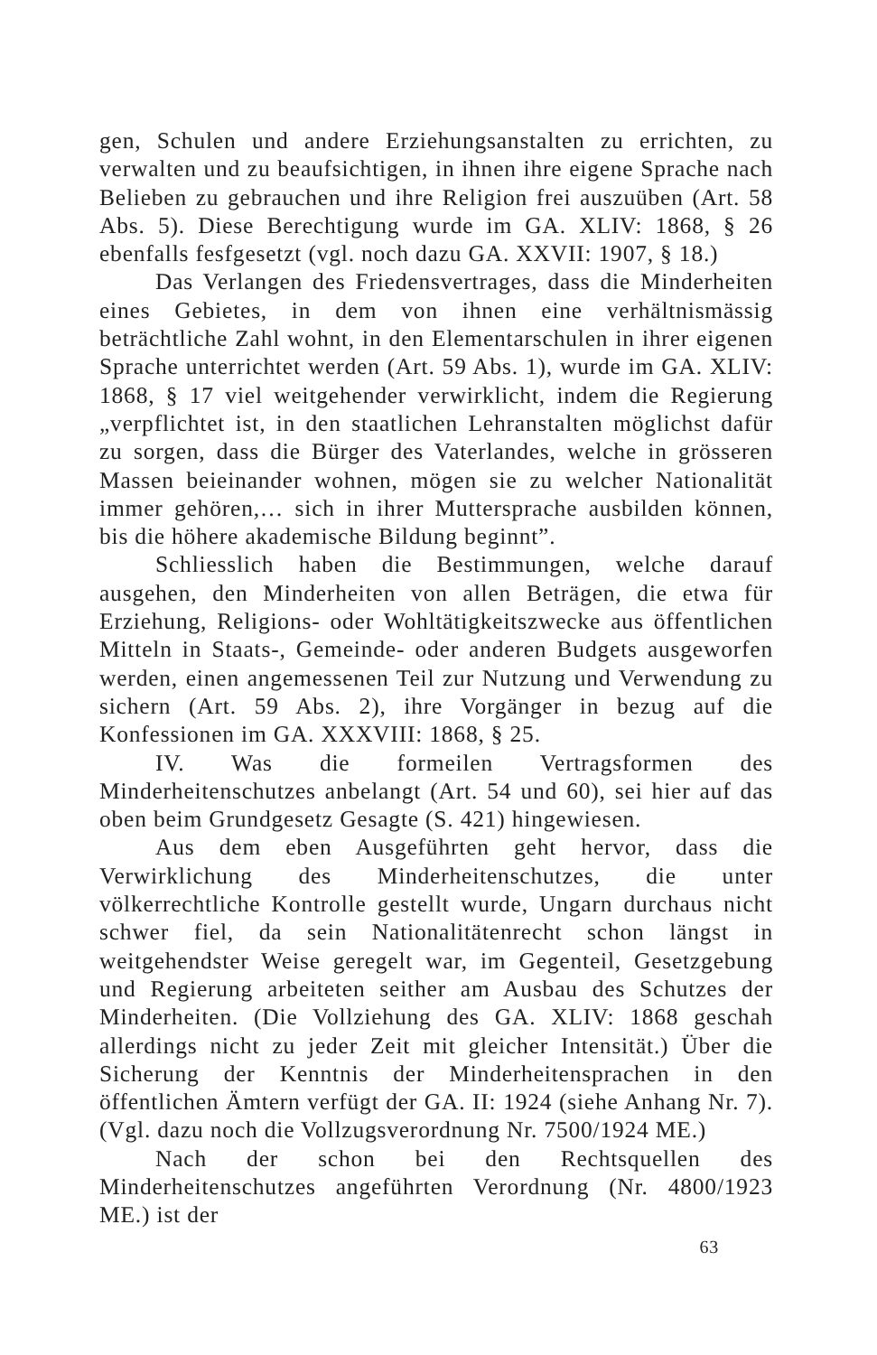gen, Schulen und andere Erziehungsanstalten zu errichten, zu verwalten und zu beaufsichtigen, in ihnen ihre eigene Sprache nach Belieben zu gebrauchen und ihre Religion frei auszuüben (Art. 58 Abs. 5). Diese Berechtigung wurde im GA. XLIV: 1868, § 26 ebenfalls fesfgesetzt (vgl. noch dazu GA. XXVII: 1907, § 18.)
Das Verlangen des Friedensvertrages, dass die Minderheiten eines Gebietes, in dem von ihnen eine verhältnismässig beträchtliche Zahl wohnt, in den Elementarschulen in ihrer eigenen Sprache unterrichtet werden (Art. 59 Abs. 1), wurde im GA. XLIV: 1868, § 17 viel weitgehender verwirklicht, indem die Regierung „verpflichtet ist, in den staatlichen Lehranstalten möglichst dafür zu sorgen, dass die Bürger des Vaterlandes, welche in grösseren Massen beieinander wohnen, mögen sie zu welcher Nationalität immer gehören,… sich in ihrer Muttersprache ausbilden können, bis die höhere akademische Bildung beginnt”.
Schliesslich haben die Bestimmungen, welche darauf ausgehen, den Minderheiten von allen Beträgen, die etwa für Erziehung, Religions- oder Wohltätigkeitszwecke aus öffentlichen Mitteln in Staats-, Gemeinde- oder anderen Budgets ausgeworfen werden, einen angemessenen Teil zur Nutzung und Verwendung zu sichern (Art. 59 Abs. 2), ihre Vorgänger in bezug auf die Konfessionen im GA. XXXVIII: 1868, § 25.
IV. Was die formeilen Vertragsformen des Minderheitenschutzes anbelangt (Art. 54 und 60), sei hier auf das oben beim Grundgesetz Gesagte (S. 421) hingewiesen.
Aus dem eben Ausgeführten geht hervor, dass die Verwirklichung des Minderheitenschutzes, die unter völkerrechtliche Kontrolle gestellt wurde, Ungarn durchaus nicht schwer fiel, da sein Nationalitätenrecht schon längst in weitgehendster Weise geregelt war, im Gegenteil, Gesetzgebung und Regierung arbeiteten seither am Ausbau des Schutzes der Minderheiten. (Die Vollziehung des GA. XLIV: 1868 geschah allerdings nicht zu jeder Zeit mit gleicher Intensität.) Über die Sicherung der Kenntnis der Minderheitensprachen in den öffentlichen Ämtern verfügt der GA. II: 1924 (siehe Anhang Nr. 7). (Vgl. dazu noch die Vollzugsverordnung Nr. 7500/1924 ME.)
Nach der schon bei den Rechtsquellen des Minderheitenschutzes angeführten Verordnung (Nr. 4800/1923 ME.) ist der
63